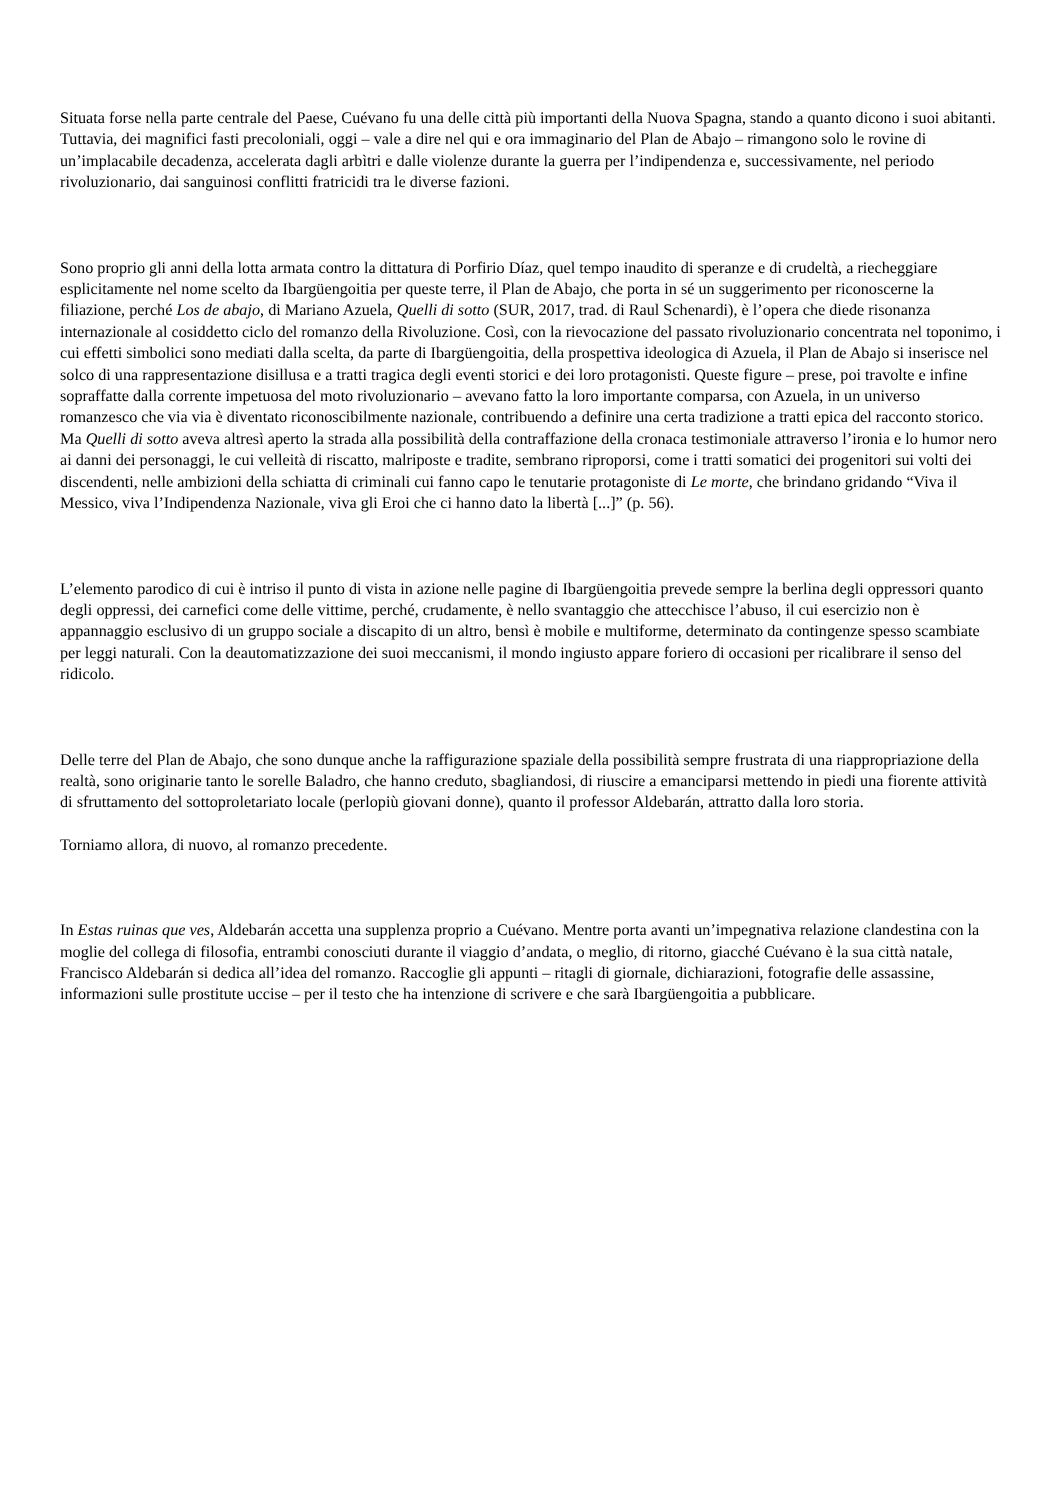Situata forse nella parte centrale del Paese, Cuévano fu una delle città più importanti della Nuova Spagna, stando a quanto dicono i suoi abitanti. Tuttavia, dei magnifici fasti precoloniali, oggi – vale a dire nel qui e ora immaginario del Plan de Abajo – rimangono solo le rovine di un’implacabile decadenza, accelerata dagli arbìtri e dalle violenze durante la guerra per l’indipendenza e, successivamente, nel periodo rivoluzionario, dai sanguinosi conflitti fratricidi tra le diverse fazioni.
Sono proprio gli anni della lotta armata contro la dittatura di Porfirio Díaz, quel tempo inaudito di speranze e di crudeltà, a riecheggiare esplicitamente nel nome scelto da Ibargüengoitia per queste terre, il Plan de Abajo, che porta in sé un suggerimento per riconoscerne la filiazione, perché Los de abajo, di Mariano Azuela, Quelli di sotto (SUR, 2017, trad. di Raul Schenardi), è l’opera che diede risonanza internazionale al cosiddetto ciclo del romanzo della Rivoluzione. Così, con la rievocazione del passato rivoluzionario concentrata nel toponimo, i cui effetti simbolici sono mediati dalla scelta, da parte di Ibargüengoitia, della prospettiva ideologica di Azuela, il Plan de Abajo si inserisce nel solco di una rappresentazione disillusa e a tratti tragica degli eventi storici e dei loro protagonisti. Queste figure – prese, poi travolte e infine sopraffatte dalla corrente impetuosa del moto rivoluzionario – avevano fatto la loro importante comparsa, con Azuela, in un universo romanzesco che via via è diventato riconoscibilmente nazionale, contribuendo a definire una certa tradizione a tratti epica del racconto storico. Ma Quelli di sotto aveva altresì aperto la strada alla possibilità della contraffazione della cronaca testimoniale attraverso l’ironia e lo humor nero ai danni dei personaggi, le cui velleità di riscatto, malriposte e tradite, sembrano riproporsi, come i tratti somatici dei progenitori sui volti dei discendenti, nelle ambizioni della schiatta di criminali cui fanno capo le tenutarie protagoniste di Le morte, che brindano gridando “Viva il Messico, viva l’Indipendenza Nazionale, viva gli Eroi che ci hanno dato la libertà [...]” (p. 56).
L’elemento parodico di cui è intriso il punto di vista in azione nelle pagine di Ibargüengoitia prevede sempre la berlina degli oppressori quanto degli oppressi, dei carnefici come delle vittime, perché, crudamente, è nello svantaggio che attecchisce l’abuso, il cui esercizio non è appannaggio esclusivo di un gruppo sociale a discapito di un altro, bensì è mobile e multiforme, determinato da contingenze spesso scambiate per leggi naturali. Con la deautomatizzazione dei suoi meccanismi, il mondo ingiusto appare foriero di occasioni per ricalibrare il senso del ridicolo.
Delle terre del Plan de Abajo, che sono dunque anche la raffigurazione spaziale della possibilità sempre frustrata di una riappropriazione della realtà, sono originarie tanto le sorelle Baladro, che hanno creduto, sbagliandosi, di riuscire a emanciparsi mettendo in piedi una fiorente attività di sfruttamento del sottoproletariato locale (perlopiù giovani donne), quanto il professor Aldebarán, attratto dalla loro storia.
Torniamo allora, di nuovo, al romanzo precedente.
In Estas ruinas que ves, Aldebarán accetta una supplenza proprio a Cuévano. Mentre porta avanti un’impegnativa relazione clandestina con la moglie del collega di filosofia, entrambi conosciuti durante il viaggio d’andata, o meglio, di ritorno, giacché Cuévano è la sua città natale, Francisco Aldebarán si dedica all’idea del romanzo. Raccoglie gli appunti – ritagli di giornale, dichiarazioni, fotografie delle assassine, informazioni sulle prostitute uccise – per il testo che ha intenzione di scrivere e che sarà Ibargüengoitia a pubblicare.